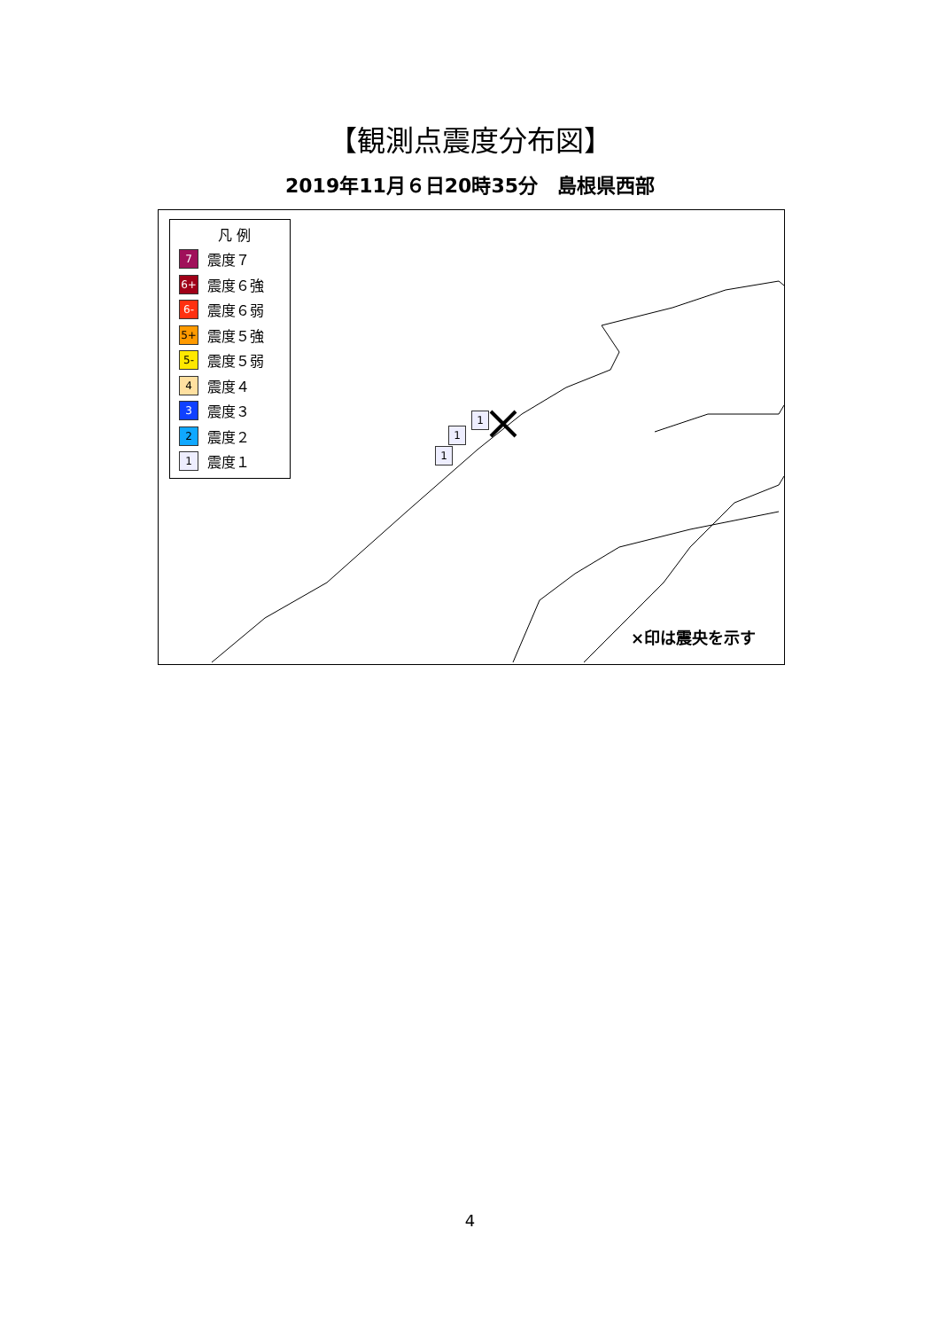【観測点震度分布図】
2019年11月６日20時35分　島根県西部
1
1
1
凡 例
7 震度７
6+ 震度６強
6- 震度６弱
5+ 震度５強
5- 震度５弱
4 震度４
3 震度３
2 震度２
1 震度１
×印は震央を示す
4